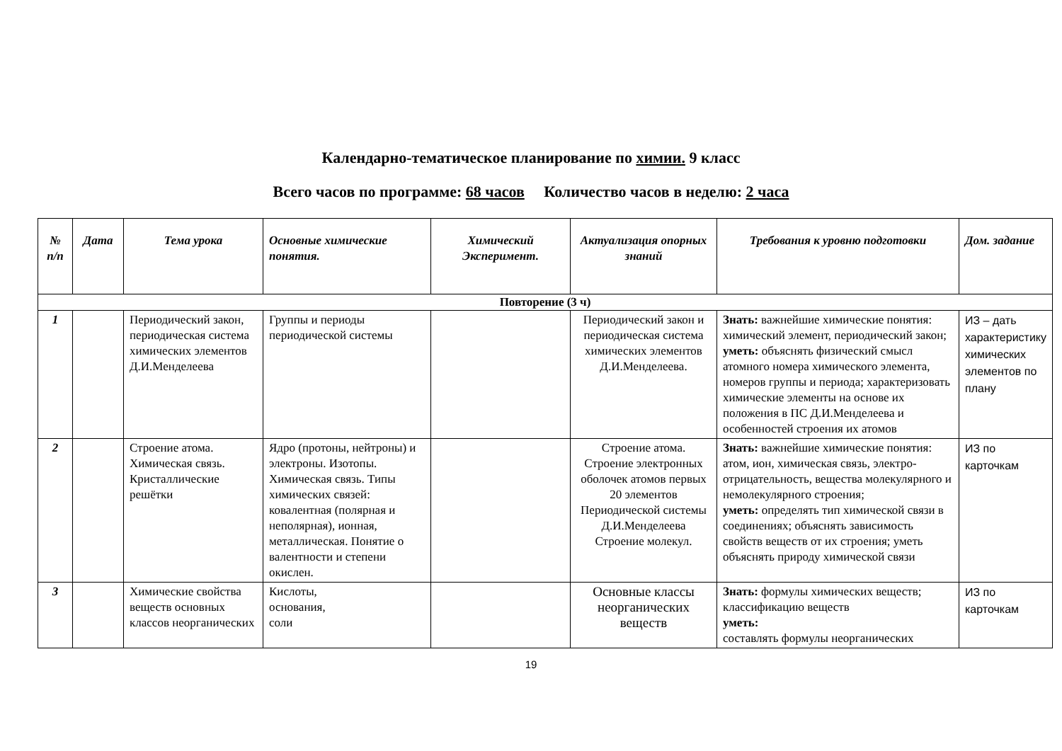Календарно-тематическое планирование по химии. 9 класс
Всего часов по программе: 68 часов Количество часов в неделю: 2 часа
| № п/п | Дата | Тема урока | Основные химические понятия. | Химический Эксперимент. | Актуализация опорных знаний | Требования к уровню подготовки | Дом. задание |
| --- | --- | --- | --- | --- | --- | --- | --- |
| Повторение (3 ч) | | | | | | | |
| 1 | | Периодический закон, периодическая система химических элементов Д.И.Менделеева | Группы и периоды периодической системы | | Периодический закон и периодическая система химических элементов Д.И.Менделеева. | Знать: важнейшие химические понятия: химический элемент, периодический закон; уметь: объяснять физический смысл атомного номера химического элемента, номеров группы и периода; характеризовать химические элементы на основе их положения в ПС Д.И.Менделеева и особенностей строения их атомов | ИЗ – дать характеристику химических элементов по плану |
| 2 | | Строение атома. Химическая связь. Кристаллические решётки | Ядро (протоны, нейтроны) и электроны. Изотопы. Химическая связь. Типы химических связей: ковалентная (полярная и неполярная), ионная, металлическая. Понятие о валентности и степени окислен. | | Строение атома. Строение электронных оболочек атомов первых 20 элементов Периодической системы Д.И.Менделеева Строение молекул. | Знать: важнейшие химические понятия: атом, ион, химическая связь, электро-отрицательность, вещества молекулярного и немолекулярного строения; уметь: определять тип химической связи в соединениях; объяснять зависимость свойств веществ от их строения; уметь объяснять природу химической связи | ИЗ по карточкам |
| 3 | | Химические свойства веществ основных классов неорганических | Кислоты, основания, соли | | Основные классы неорганических веществ | Знать: формулы химических веществ; классификацию веществ уметь: составлять формулы неорганических | ИЗ по карточкам |
19